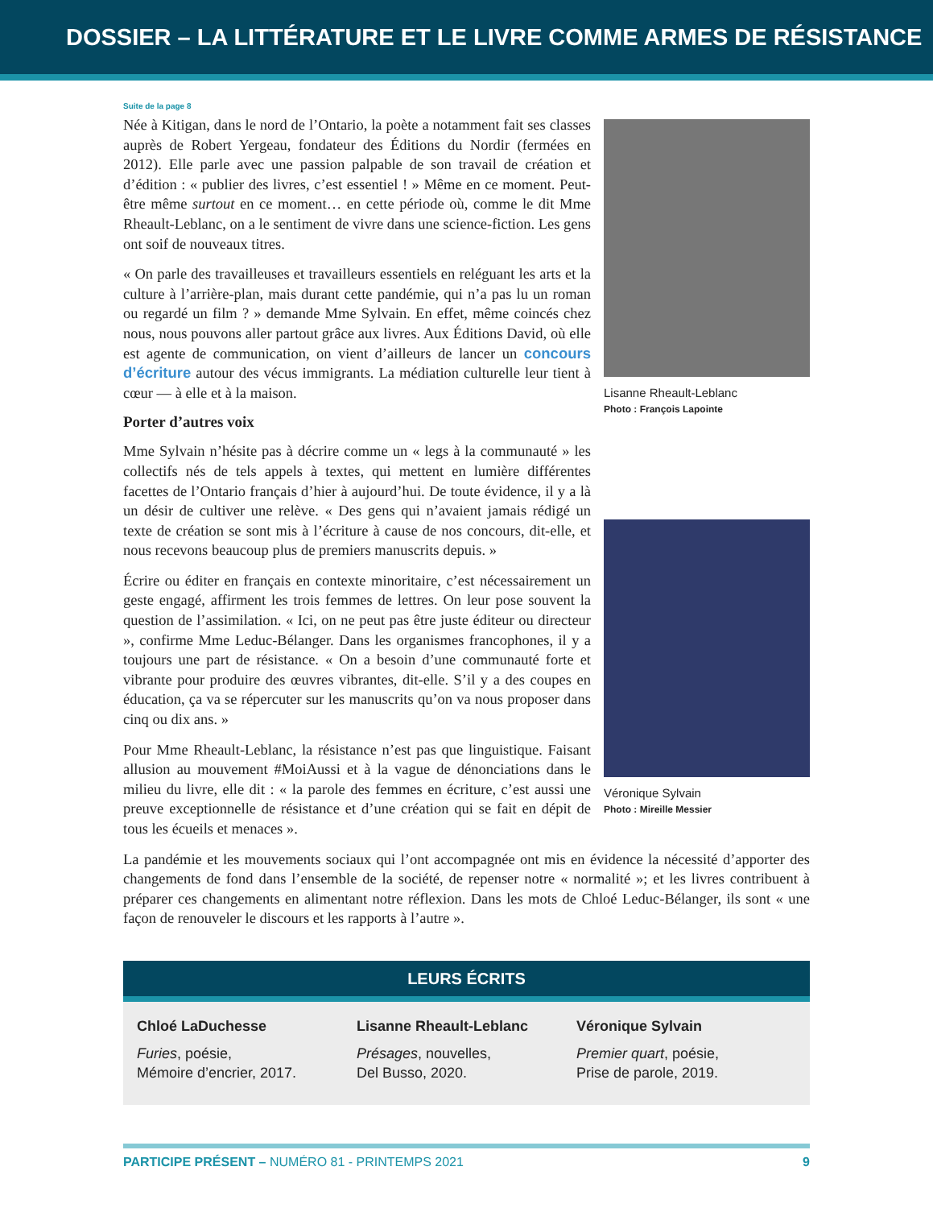DOSSIER – LA LITTÉRATURE ET LE LIVRE COMME ARMES DE RÉSISTANCE
Suite de la page 8
Née à Kitigan, dans le nord de l’Ontario, la poète a notamment fait ses classes auprès de Robert Yergeau, fondateur des Éditions du Nordir (fermées en 2012). Elle parle avec une passion palpable de son travail de création et d’édition : « publier des livres, c’est essentiel ! » Même en ce moment. Peut-être même surtout en ce moment… en cette période où, comme le dit Mme Rheault-Leblanc, on a le sentiment de vivre dans une science-fiction. Les gens ont soif de nouveaux titres.
« On parle des travailleuses et travailleurs essentiels en reléguant les arts et la culture à l’arrière-plan, mais durant cette pandémie, qui n’a pas lu un roman ou regardé un film ? » demande Mme Sylvain. En effet, même coincés chez nous, nous pouvons aller partout grâce aux livres. Aux Éditions David, où elle est agente de communication, on vient d’ailleurs de lancer un concours d’écriture autour des vécus immigrants. La médiation culturelle leur tient à cœur — à elle et à la maison.
Porter d’autres voix
Mme Sylvain n’hésite pas à décrire comme un « legs à la communauté » les collectifs nés de tels appels à textes, qui mettent en lumière différentes facettes de l’Ontario français d’hier à aujourd’hui. De toute évidence, il y a là un désir de cultiver une relève. « Des gens qui n’avaient jamais rédigé un texte de création se sont mis à l’écriture à cause de nos concours, dit-elle, et nous recevons beaucoup plus de premiers manuscrits depuis. »
Écrire ou éditer en français en contexte minoritaire, c’est nécessairement un geste engagé, affirment les trois femmes de lettres. On leur pose souvent la question de l’assimilation. « Ici, on ne peut pas être juste éditeur ou directeur », confirme Mme Leduc-Bélanger. Dans les organismes francophones, il y a toujours une part de résistance. « On a besoin d’une communauté forte et vibrante pour produire des œuvres vibrantes, dit-elle. S’il y a des coupes en éducation, ça va se répercuter sur les manuscrits qu’on va nous proposer dans cinq ou dix ans. »
Pour Mme Rheault-Leblanc, la résistance n’est pas que linguistique. Faisant allusion au mouvement #MoiAussi et à la vague de dénonciations dans le milieu du livre, elle dit : « la parole des femmes en écriture, c’est aussi une preuve exceptionnelle de résistance et d’une création qui se fait en dépit de tous les écueils et menaces ».
Lisanne Rheault-Leblanc
Photo : François Lapointe
Véronique Sylvain
Photo : Mireille Messier
La pandémie et les mouvements sociaux qui l’ont accompagnée ont mis en évidence la nécessité d’apporter des changements de fond dans l’ensemble de la société, de repenser notre « normalité »; et les livres contribuent à préparer ces changements en alimentant notre réflexion. Dans les mots de Chloé Leduc-Bélanger, ils sont « une façon de renouveler le discours et les rapports à l’autre ».
LEURS ÉCRITS
Chloé LaDuchesse
Furies, poésie,
Mémoire d’encrier, 2017.
Lisanne Rheault-Leblanc
Présages, nouvelles,
Del Busso, 2020.
Véronique Sylvain
Premier quart, poésie,
Prise de parole, 2019.
PARTICIPE PRÉSENT – NUMÉRO 81 - PRINTEMPS 2021 9